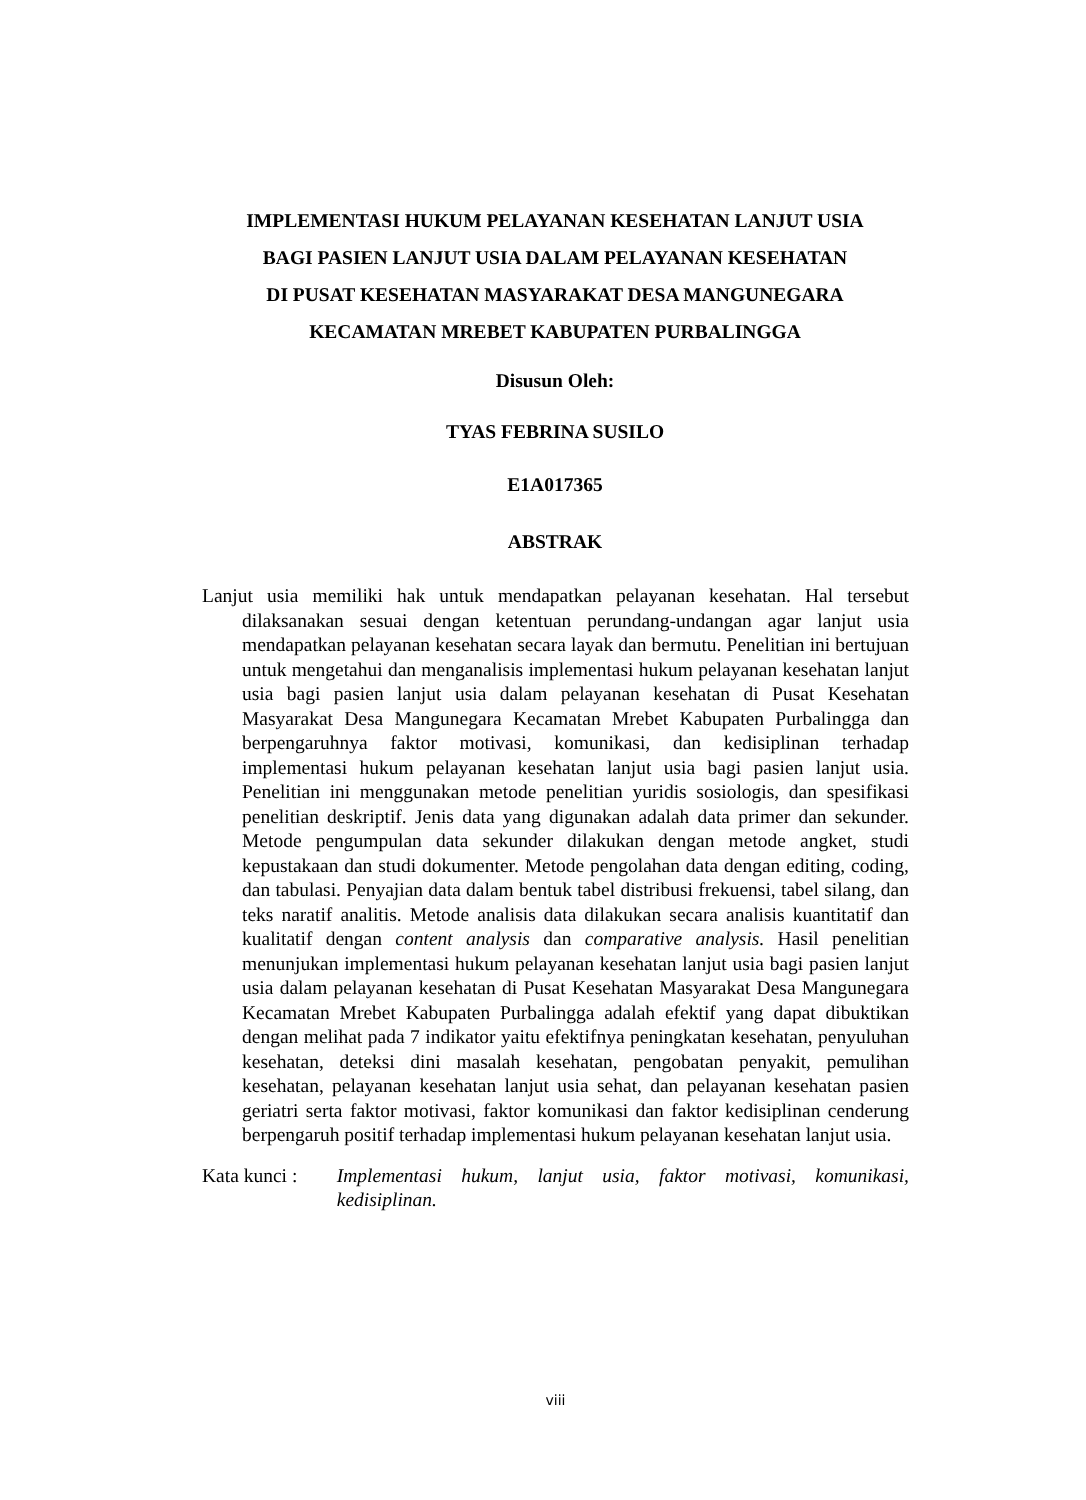IMPLEMENTASI HUKUM PELAYANAN KESEHATAN LANJUT USIA
BAGI PASIEN LANJUT USIA DALAM PELAYANAN KESEHATAN
DI PUSAT KESEHATAN MASYARAKAT DESA MANGUNEGARA
KECAMATAN MREBET KABUPATEN PURBALINGGA
Disusun Oleh:
TYAS FEBRINA SUSILO
E1A017365
ABSTRAK
Lanjut usia memiliki hak untuk mendapatkan pelayanan kesehatan. Hal tersebut dilaksanakan sesuai dengan ketentuan perundang-undangan agar lanjut usia mendapatkan pelayanan kesehatan secara layak dan bermutu. Penelitian ini bertujuan untuk mengetahui dan menganalisis implementasi hukum pelayanan kesehatan lanjut usia bagi pasien lanjut usia dalam pelayanan kesehatan di Pusat Kesehatan Masyarakat Desa Mangunegara Kecamatan Mrebet Kabupaten Purbalingga dan berpengaruhnya faktor motivasi, komunikasi, dan kedisiplinan terhadap implementasi hukum pelayanan kesehatan lanjut usia bagi pasien lanjut usia. Penelitian ini menggunakan metode penelitian yuridis sosiologis, dan spesifikasi penelitian deskriptif. Jenis data yang digunakan adalah data primer dan sekunder. Metode pengumpulan data sekunder dilakukan dengan metode angket, studi kepustakaan dan studi dokumenter. Metode pengolahan data dengan editing, coding, dan tabulasi. Penyajian data dalam bentuk tabel distribusi frekuensi, tabel silang, dan teks naratif analitis. Metode analisis data dilakukan secara analisis kuantitatif dan kualitatif dengan content analysis dan comparative analysis. Hasil penelitian menunjukan implementasi hukum pelayanan kesehatan lanjut usia bagi pasien lanjut usia dalam pelayanan kesehatan di Pusat Kesehatan Masyarakat Desa Mangunegara Kecamatan Mrebet Kabupaten Purbalingga adalah efektif yang dapat dibuktikan dengan melihat pada 7 indikator yaitu efektifnya peningkatan kesehatan, penyuluhan kesehatan, deteksi dini masalah kesehatan, pengobatan penyakit, pemulihan kesehatan, pelayanan kesehatan lanjut usia sehat, dan pelayanan kesehatan pasien geriatri serta faktor motivasi, faktor komunikasi dan faktor kedisiplinan cenderung berpengaruh positif terhadap implementasi hukum pelayanan kesehatan lanjut usia.
Kata kunci : Implementasi hukum, lanjut usia, faktor motivasi, komunikasi, kedisiplinan.
viii